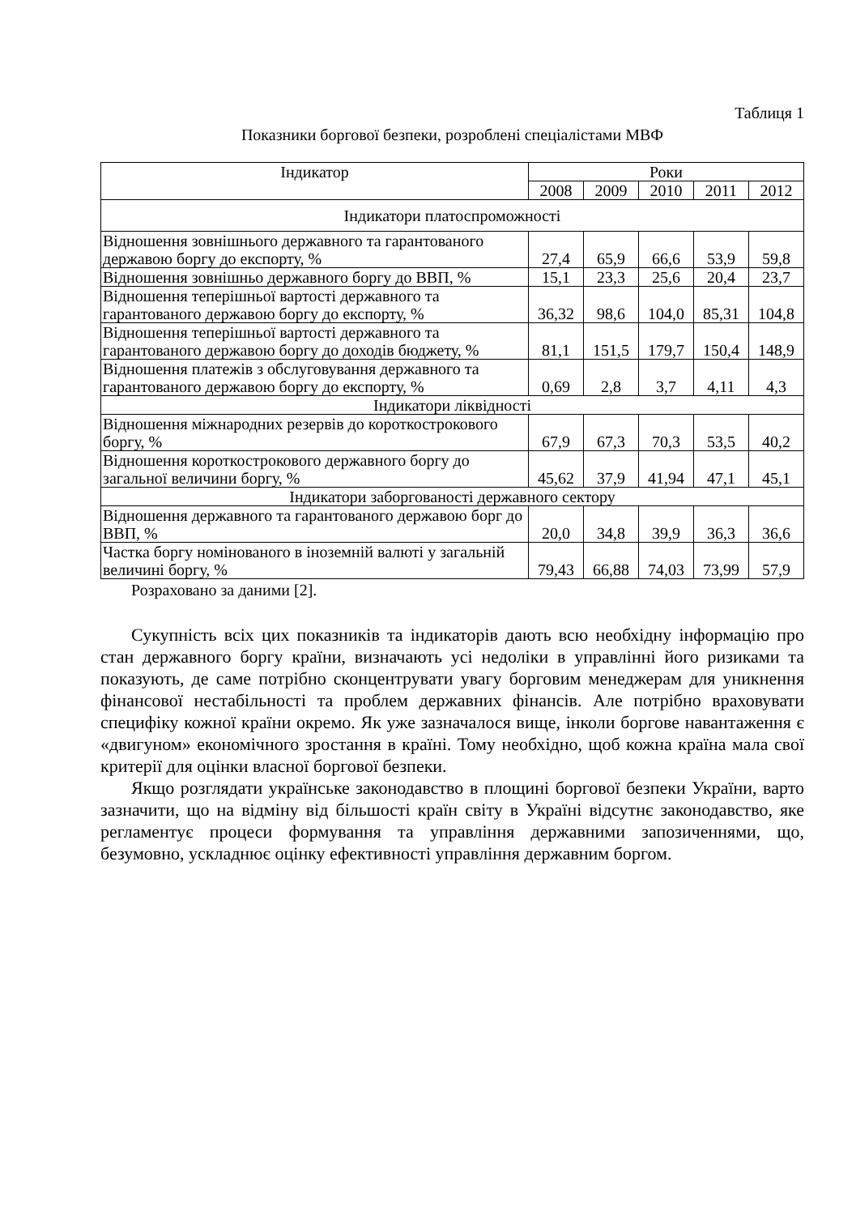Таблиця 1
Показники боргової безпеки, розроблені спеціалістами МВФ
| Індикатор | Роки | | | | |
| --- | --- | --- | --- | --- | --- |
| | 2008 | 2009 | 2010 | 2011 | 2012 |
| Індикатори платоспроможності | | | | | |
| Відношення зовнішнього державного та гарантованого державою боргу до експорту, % | 27,4 | 65,9 | 66,6 | 53,9 | 59,8 |
| Відношення зовнішньо державного боргу до ВВП, % | 15,1 | 23,3 | 25,6 | 20,4 | 23,7 |
| Відношення теперішньої вартості державного та гарантованого державою боргу до експорту, % | 36,32 | 98,6 | 104,0 | 85,31 | 104,8 |
| Відношення теперішньої вартості державного та гарантованого державою боргу до доходів бюджету, % | 81,1 | 151,5 | 179,7 | 150,4 | 148,9 |
| Відношення платежів з обслуговування державного та гарантованого державою боргу до експорту, % | 0,69 | 2,8 | 3,7 | 4,11 | 4,3 |
| Індикатори ліквідності | | | | | |
| Відношення міжнародних резервів до короткострокового боргу, % | 67,9 | 67,3 | 70,3 | 53,5 | 40,2 |
| Відношення короткострокового державного боргу до загальної величини боргу, % | 45,62 | 37,9 | 41,94 | 47,1 | 45,1 |
| Індикатори заборгованості державного сектору | | | | | |
| Відношення державного та гарантованого державою борг до ВВП, % | 20,0 | 34,8 | 39,9 | 36,3 | 36,6 |
| Частка боргу номінованого в іноземній валюті у загальній величині боргу, % | 79,43 | 66,88 | 74,03 | 73,99 | 57,9 |
Розраховано за даними [2].
Сукупність всіх цих показників та індикаторів дають всю необхідну інформацію про стан державного боргу країни, визначають усі недоліки в управлінні його ризиками та показують, де саме потрібно сконцентрувати увагу борговим менеджерам для уникнення фінансової нестабільності та проблем державних фінансів. Але потрібно враховувати специфіку кожної країни окремо. Як уже зазначалося вище, інколи боргове навантаження є «двигуном» економічного зростання в країні. Тому необхідно, щоб кожна країна мала свої критерії для оцінки власної боргової безпеки.
Якщо розглядати українське законодавство в площині боргової безпеки України, варто зазначити, що на відміну від більшості країн світу в Україні відсутнє законодавство, яке регламентує процеси формування та управління державними запозиченнями, що, безумовно, ускладнює оцінку ефективності управління державним боргом.